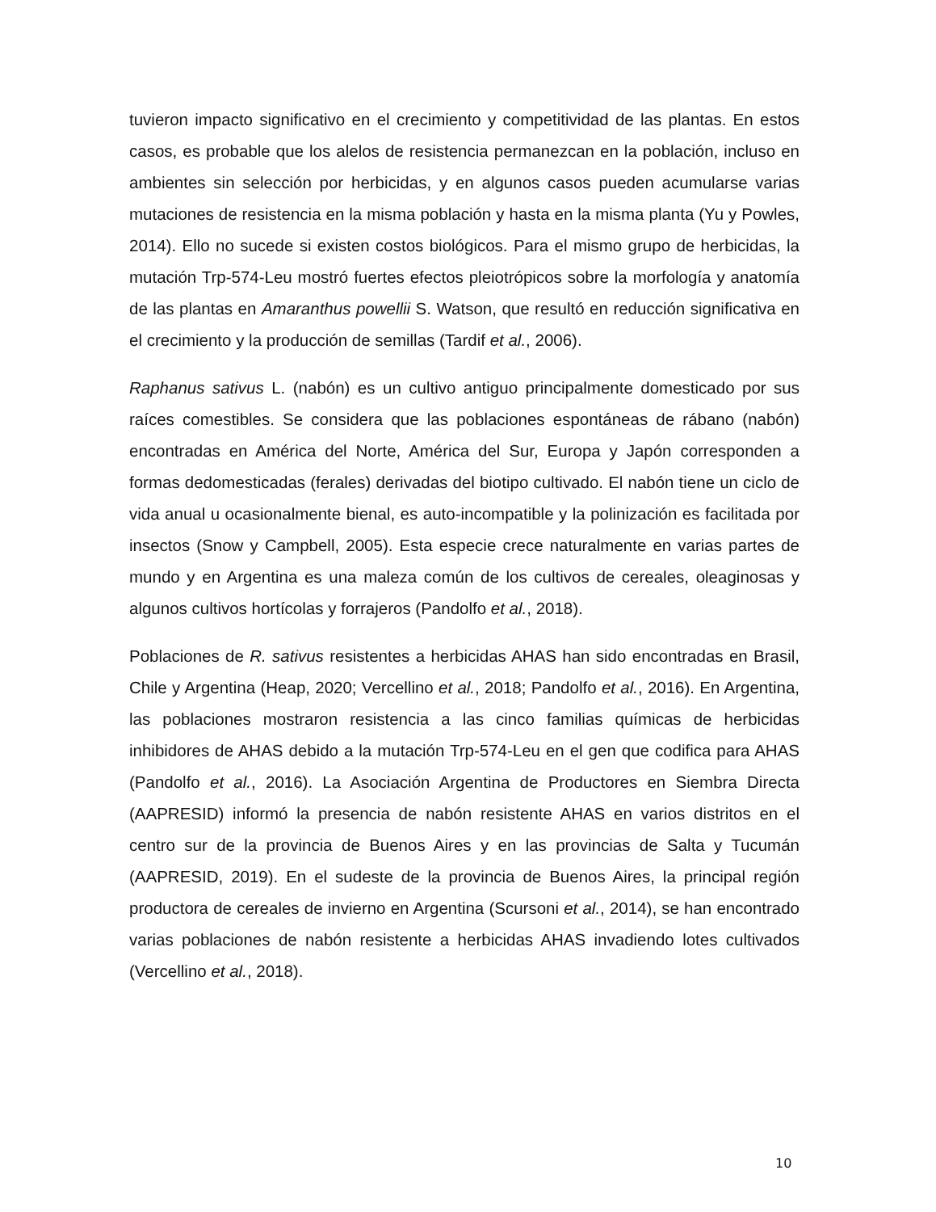tuvieron impacto significativo en el crecimiento y competitividad de las plantas. En estos casos, es probable que los alelos de resistencia permanezcan en la población, incluso en ambientes sin selección por herbicidas, y en algunos casos pueden acumularse varias mutaciones de resistencia en la misma población y hasta en la misma planta (Yu y Powles, 2014). Ello no sucede si existen costos biológicos. Para el mismo grupo de herbicidas, la mutación Trp-574-Leu mostró fuertes efectos pleiotrópicos sobre la morfología y anatomía de las plantas en Amaranthus powellii S. Watson, que resultó en reducción significativa en el crecimiento y la producción de semillas (Tardif et al., 2006).
Raphanus sativus L. (nabón) es un cultivo antiguo principalmente domesticado por sus raíces comestibles. Se considera que las poblaciones espontáneas de rábano (nabón) encontradas en América del Norte, América del Sur, Europa y Japón corresponden a formas dedomesticadas (ferales) derivadas del biotipo cultivado. El nabón tiene un ciclo de vida anual u ocasionalmente bienal, es auto-incompatible y la polinización es facilitada por insectos (Snow y Campbell, 2005). Esta especie crece naturalmente en varias partes de mundo y en Argentina es una maleza común de los cultivos de cereales, oleaginosas y algunos cultivos hortícolas y forrajeros (Pandolfo et al., 2018).
Poblaciones de R. sativus resistentes a herbicidas AHAS han sido encontradas en Brasil, Chile y Argentina (Heap, 2020; Vercellino et al., 2018; Pandolfo et al., 2016). En Argentina, las poblaciones mostraron resistencia a las cinco familias químicas de herbicidas inhibidores de AHAS debido a la mutación Trp-574-Leu en el gen que codifica para AHAS (Pandolfo et al., 2016). La Asociación Argentina de Productores en Siembra Directa (AAPRESID) informó la presencia de nabón resistente AHAS en varios distritos en el centro sur de la provincia de Buenos Aires y en las provincias de Salta y Tucumán (AAPRESID, 2019). En el sudeste de la provincia de Buenos Aires, la principal región productora de cereales de invierno en Argentina (Scursoni et al., 2014), se han encontrado varias poblaciones de nabón resistente a herbicidas AHAS invadiendo lotes cultivados (Vercellino et al., 2018).
10